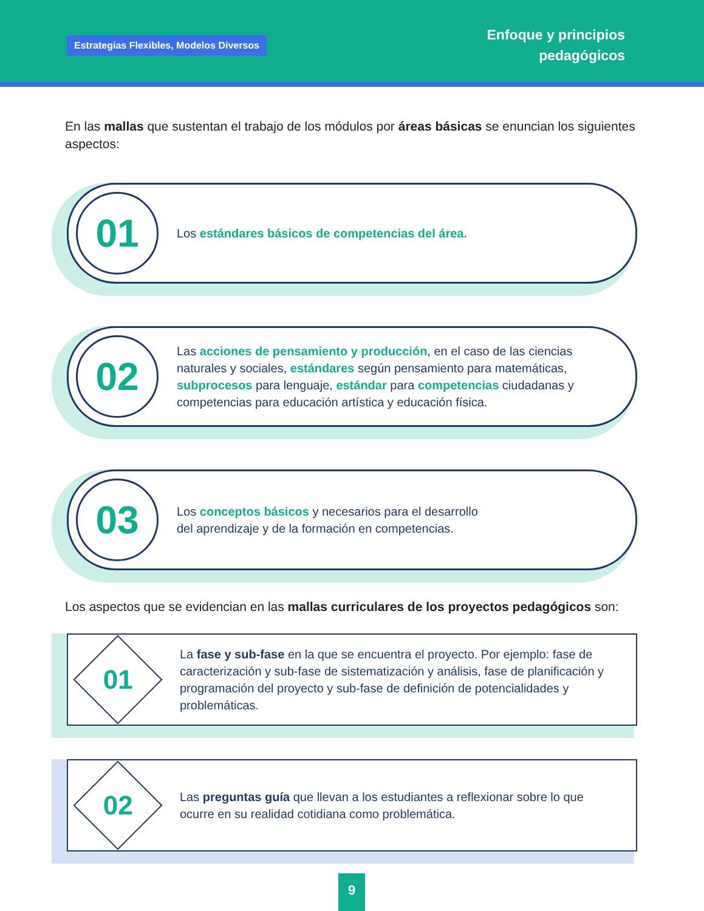Estrategias Flexibles, Modelos Diversos
Enfoque y principios
pedagógicos
En las mallas que sustentan el trabajo de los módulos por áreas básicas se enuncian los siguientes aspectos:
01
Los estándares básicos de competencias del área.
02
Las acciones de pensamiento y producción, en el caso de las ciencias naturales y sociales, estándares según pensamiento para matemáticas, subprocesos para lenguaje, estándar para competencias ciudadanas y competencias para educación artística y educación física.
03
Los conceptos básicos y necesarios para el desarrollo
del aprendizaje y de la formación en competencias.
Los aspectos que se evidencian en las mallas curriculares de los proyectos pedagógicos son:
01
La fase y sub-fase en la que se encuentra el proyecto. Por ejemplo: fase de caracterización y sub-fase de sistematización y análisis, fase de planificación y programación del proyecto y sub-fase de definición de potencialidades y problemáticas.
02
Las preguntas guía que llevan a los estudiantes a reflexionar sobre lo que ocurre en su realidad cotidiana como problemática.
9